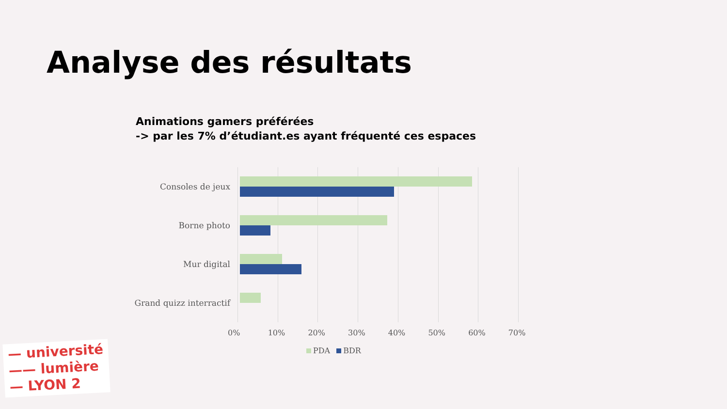Analyse des résultats
Animations gamers préférées
-> par les 7% d’étudiant.es ayant fréquenté ces espaces
Consoles de jeux
Borne photo
Mur digital
Grand quizz interractif
0% 10% 20% 30% 40% 50% 60% 70%
PDA BDR
— université
—— lumière
— LYON 2